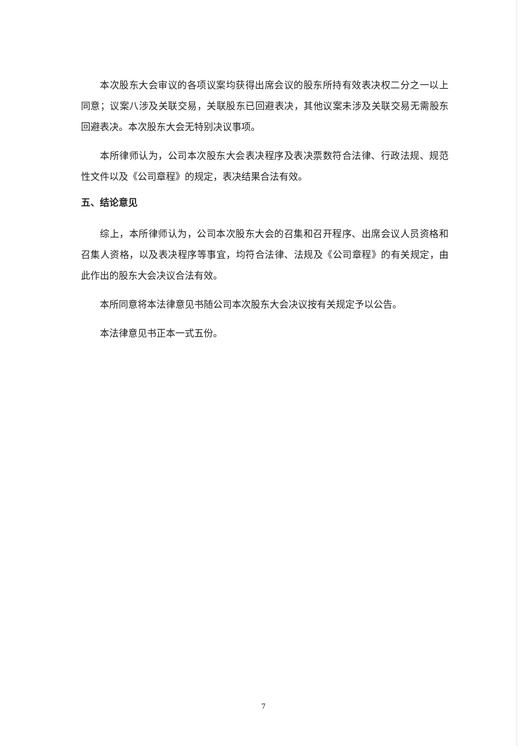本次股东大会审议的各项议案均获得出席会议的股东所持有效表决权二分之一以上同意；议案八涉及关联交易，关联股东已回避表决，其他议案未涉及关联交易无需股东回避表决。本次股东大会无特别决议事项。
本所律师认为，公司本次股东大会表决程序及表决票数符合法律、行政法规、规范性文件以及《公司章程》的规定，表决结果合法有效。
五、结论意见
综上，本所律师认为，公司本次股东大会的召集和召开程序、出席会议人员资格和召集人资格，以及表决程序等事宜，均符合法律、法规及《公司章程》的有关规定，由此作出的股东大会决议合法有效。
本所同意将本法律意见书随公司本次股东大会决议按有关规定予以公告。
本法律意见书正本一式五份。
7